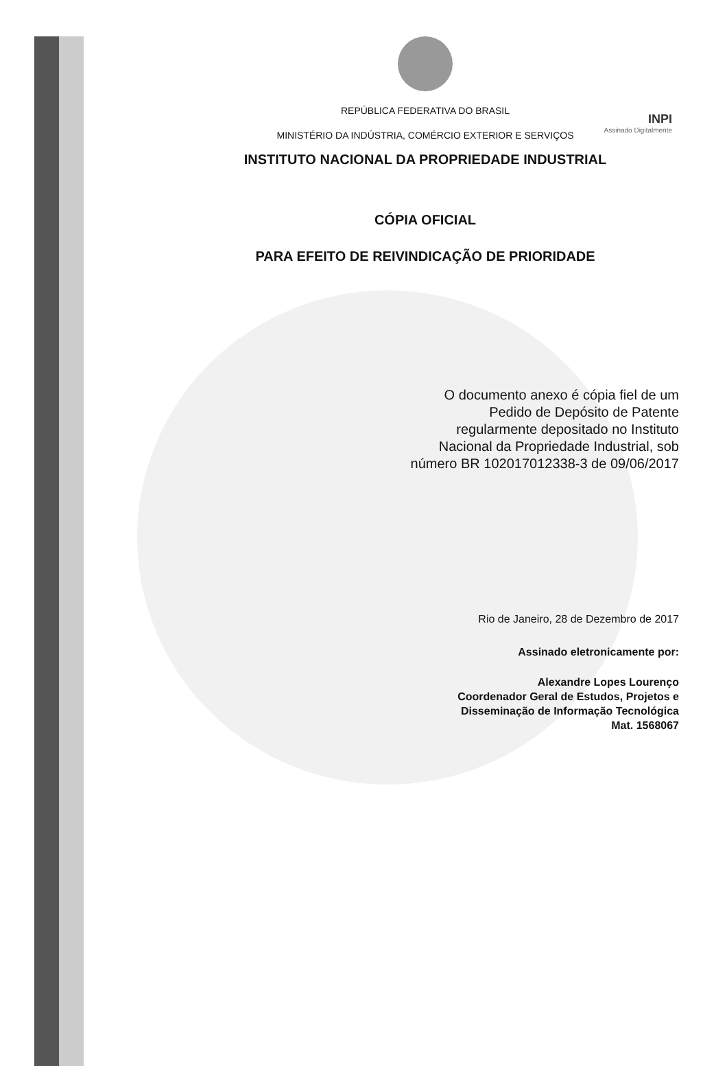INPI
Assinado Digitalmente
REPÚBLICA FEDERATIVA DO BRASIL
MINISTÉRIO DA INDÚSTRIA, COMÉRCIO EXTERIOR E SERVIÇOS
INSTITUTO NACIONAL DA PROPRIEDADE INDUSTRIAL
CÓPIA OFICIAL
PARA EFEITO DE REIVINDICAÇÃO DE PRIORIDADE
O documento anexo é cópia fiel de um
Pedido de Depósito de Patente
regularmente depositado no Instituto
Nacional da Propriedade Industrial, sob
número BR 102017012338-3 de 09/06/2017
Rio de Janeiro, 28 de Dezembro de 2017
Assinado eletronicamente por:
Alexandre Lopes Lourenço
Coordenador Geral de Estudos, Projetos e
Disseminação de Informação Tecnológica
Mat. 1568067